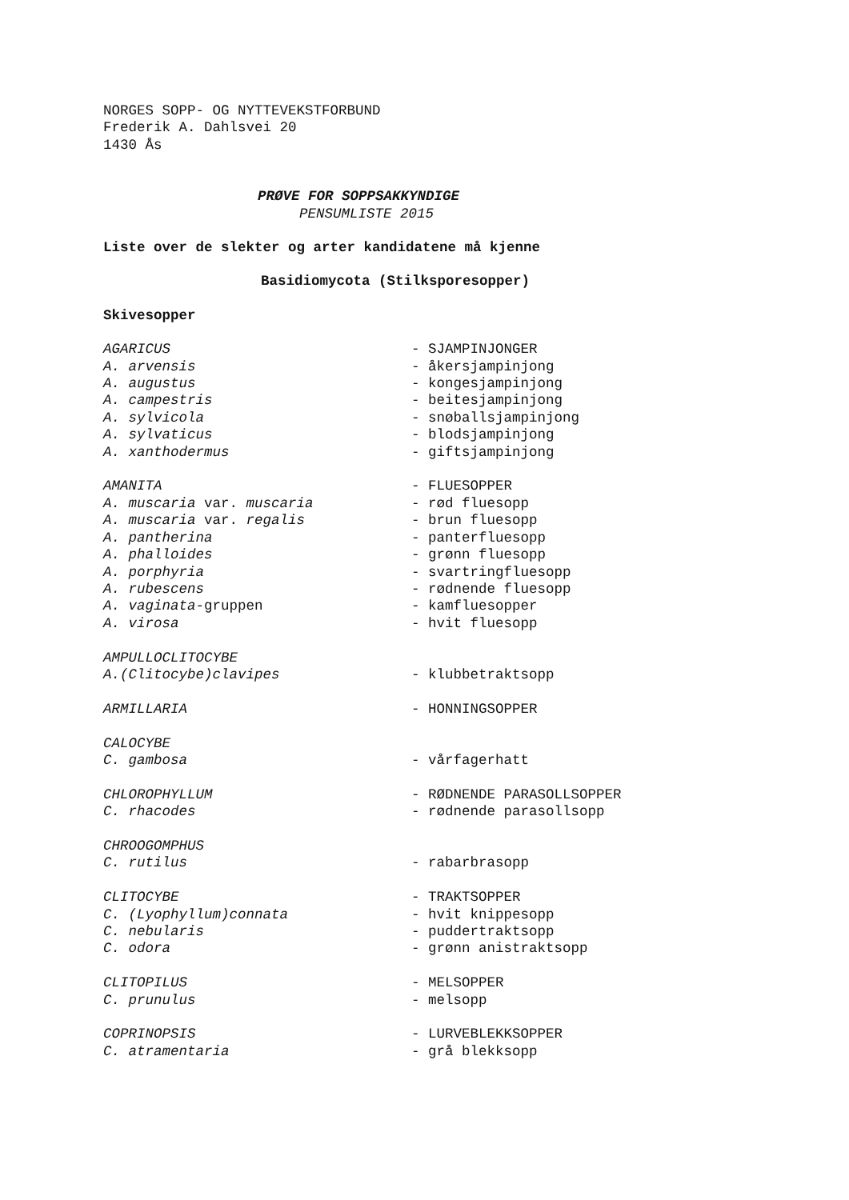NORGES SOPP- OG NYTTEVEKSTFORBUND
Frederik A. Dahlsvei 20
1430 Ås
PRØVE FOR SOPPSAKKYNDIGE
PENSUMLISTE 2015
Liste over de slekter og arter kandidatene må kjenne
Basidiomycota (Stilksporesopper)
Skivesopper
| AGARICUS | - SJAMPINJONGER |
| A. arvensis | - åkersjampinjong |
| A. augustus | - kongesjampinjong |
| A. campestris | - beitesjampinjong |
| A. sylvicola | - snøballsjampinjong |
| A. sylvaticus | - blodsjampinjong |
| A. xanthodermus | - giftsjampinjong |
| AMANITA | - FLUESOPPER |
| A. muscaria var. muscaria | - rød fluesopp |
| A. muscaria var. regalis | - brun fluesopp |
| A. pantherina | - panterfluesopp |
| A. phalloides | - grønn fluesopp |
| A. porphyria | - svartringfluesopp |
| A. rubescens | - rødnende fluesopp |
| A. vaginata -gruppen | - kamfluesopper |
| A. virosa | - hvit fluesopp |
| AMPULLOCLITOCYBE | |
| A.(Clitocybe)clavipes | - klubbetraktsopp |
| ARMILLARIA | - HONNINGSOPPER |
| CALOCYBE | |
| C. gambosa | - vårfagerhatt |
| CHLOROPHYLLUM | - RØDNENDE PARASOLLSOPPER |
| C. rhacodes | - rødnende parasollsopp |
| CHROOGOMPHUS | |
| C. rutilus | - rabarbrasopp |
| CLITOCYBE | - TRAKTSOPPER |
| C. (Lyophyllum)connata | - hvit knippesopp |
| C. nebularis | - puddertraktsopp |
| C. odora | - grønn anistraktsopp |
| CLITOPILUS | - MELSOPPER |
| C. prunulus | - melsopp |
| COPRINOPSIS | - LURVEBLEKKSOPPER |
| C. atramentaria | - grå blekksopp |